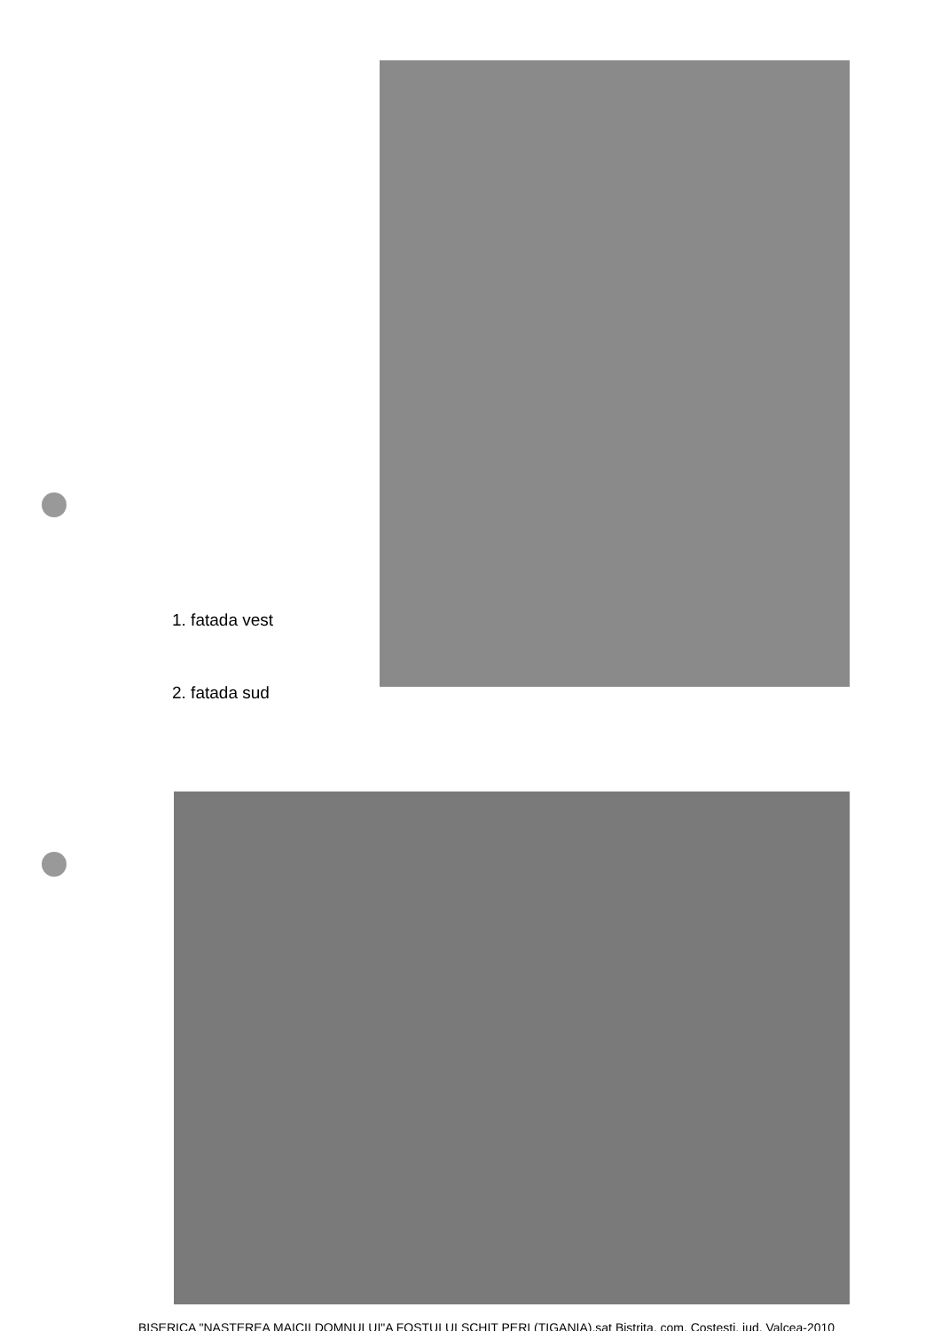1. fatada vest
2. fatada sud
BISERICA "NASTEREA MAICII DOMNULUI"A FOSTULUI SCHIT PERI (TIGANIA),sat Bistrita, com. Costesti, jud. Valcea-2010